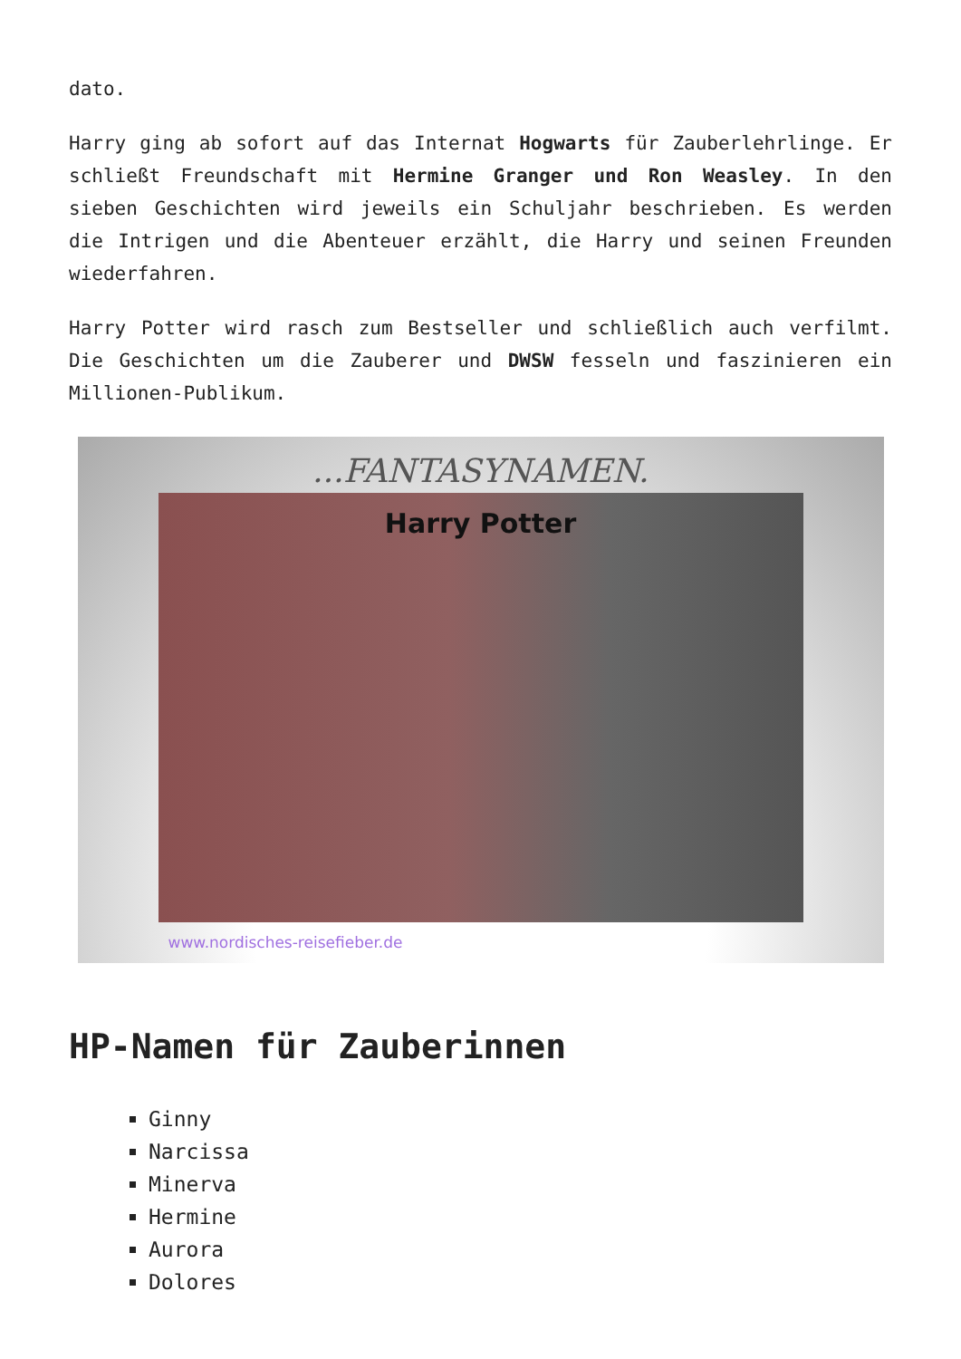dato.
Harry ging ab sofort auf das Internat Hogwarts für Zauberlehrlinge. Er schließt Freundschaft mit Hermine Granger und Ron Weasley. In den sieben Geschichten wird jeweils ein Schuljahr beschrieben. Es werden die Intrigen und die Abenteuer erzählt, die Harry und seinen Freunden wiederfahren.
Harry Potter wird rasch zum Bestseller und schließlich auch verfilmt. Die Geschichten um die Zauberer und DWSW fesseln und faszinieren ein Millionen-Publikum.
...FANTASYNAMEN.
Harry Potter
www.nordisches-reisefieber.de
HP-Namen für Zauberinnen
Ginny
Narcissa
Minerva
Hermine
Aurora
Dolores